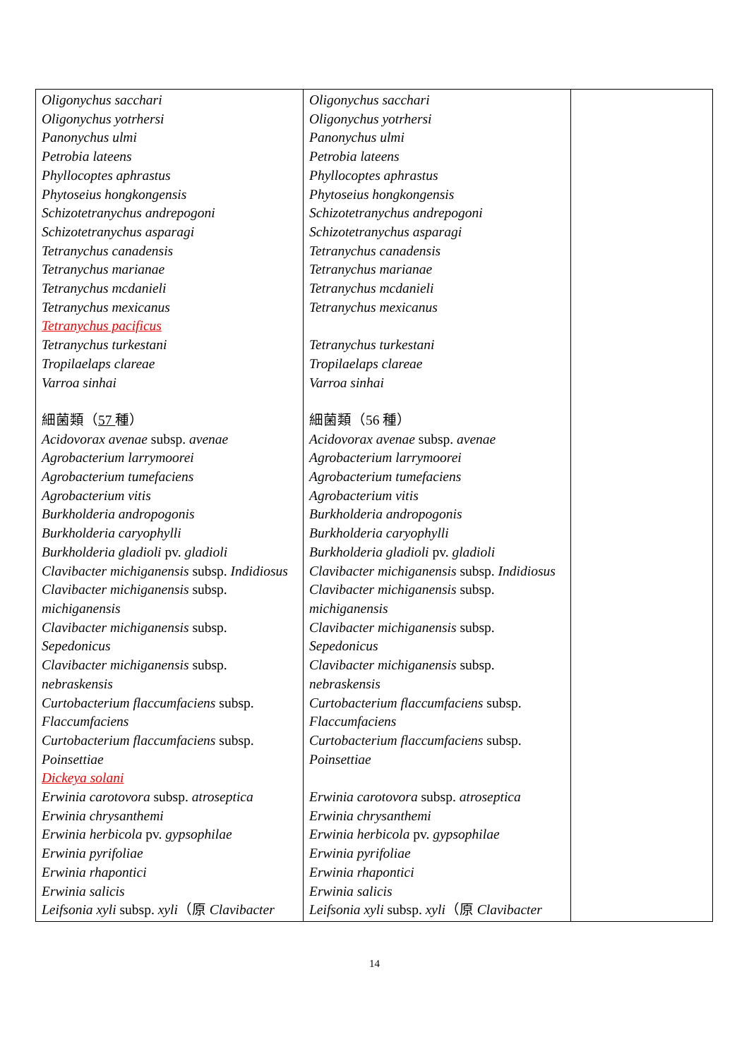| Oligonychus sacchari Oligonychus yotrhersi Panonychus ulmi Petrobia lateens Phyllocoptes aphrastus Phytoseius hongkongensis Schizotetranychus andrepogoni Schizotetranychus asparagi Tetranychus canadensis Tetranychus marianae Tetranychus mcdanieli Tetranychus mexicanus Tetranychus pacificus Tetranychus turkestani Tropilaelaps clareae Varroa sinhai 細菌類（ 57 種） Acidovorax avenae subsp. avenae Agrobacterium larrymoorei Agrobacterium tumefaciens Agrobacterium vitis Burkholderia andropogonis Burkholderia caryophylli Burkholderia gladioli pv. gladioli Clavibacter michiganensis subsp. Indidiosus Clavibacter michiganensis subsp. michiganensis Clavibacter michiganensis subsp. Sepedonicus Clavibacter michiganensis subsp. nebraskensis Curtobacterium flaccumfaciens subsp. Flaccumfaciens Curtobacterium flaccumfaciens subsp. Poinsettiae Dickeya solani Erwinia carotovora subsp. atroseptica Erwinia chrysanthemi Erwinia herbicola pv. gypsophilae Erwinia pyrifoliae Erwinia rhapontici Erwinia salicis Leifsonia xyli subsp. xyli （原 Clavibacter | Oligonychus sacchari Oligonychus yotrhersi Panonychus ulmi Petrobia lateens Phyllocoptes aphrastus Phytoseius hongkongensis Schizotetranychus andrepogoni Schizotetranychus asparagi Tetranychus canadensis Tetranychus marianae Tetranychus mcdanieli Tetranychus mexicanus Tetranychus turkestani Tropilaelaps clareae Varroa sinhai 細菌類（56 種） Acidovorax avenae subsp. avenae Agrobacterium larrymoorei Agrobacterium tumefaciens Agrobacterium vitis Burkholderia andropogonis Burkholderia caryophylli Burkholderia gladioli pv. gladioli Clavibacter michiganensis subsp. Indidiosus Clavibacter michiganensis subsp. michiganensis Clavibacter michiganensis subsp. Sepedonicus Clavibacter michiganensis subsp. nebraskensis Curtobacterium flaccumfaciens subsp. Flaccumfaciens Curtobacterium flaccumfaciens subsp. Poinsettiae Erwinia carotovora subsp. atroseptica Erwinia chrysanthemi Erwinia herbicola pv. gypsophilae Erwinia pyrifoliae Erwinia rhapontici Erwinia salicis Leifsonia xyli subsp. xyli （原 Clavibacter | |
14